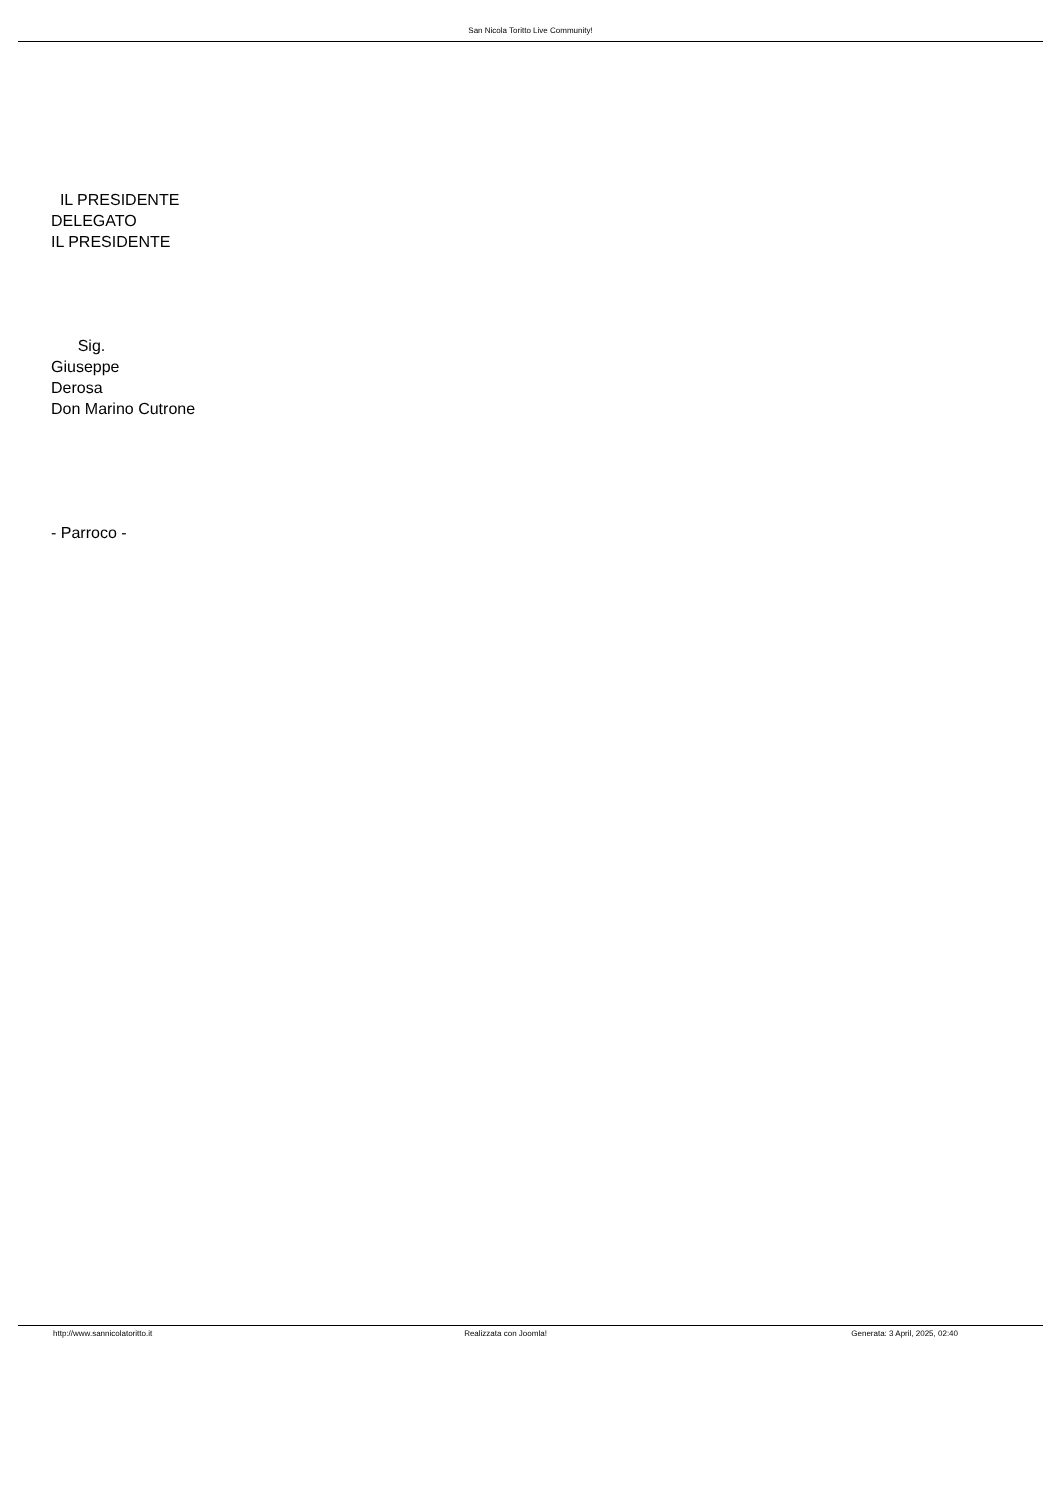San Nicola Toritto Live Community!
IL PRESIDENTE
DELEGATO
IL PRESIDENTE
Sig.
Giuseppe
Derosa
Don Marino Cutrone
- Parroco -
http://www.sannicolatoritto.it Realizzata con Joomla! Generata: 3 April, 2025, 02:40